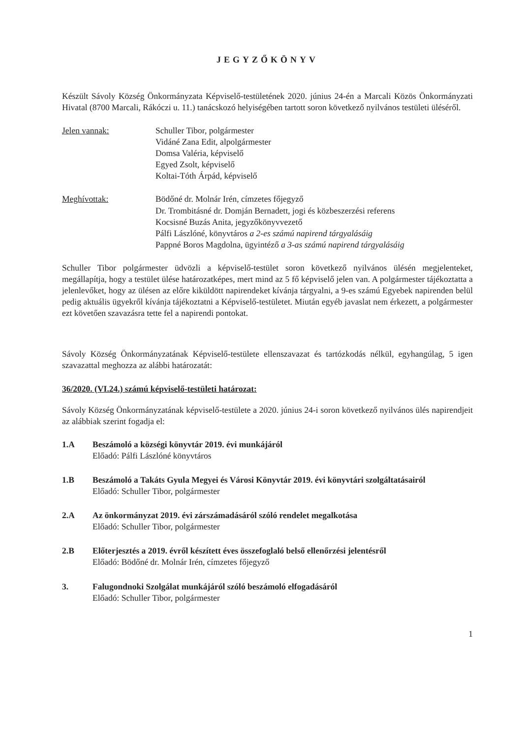JEGYZŐKÖNYV
Készült Sávoly Község Önkormányzata Képviselő-testületének 2020. június 24-én a Marcali Közös Önkormányzati Hivatal (8700 Marcali, Rákóczi u. 11.) tanácskozó helyiségében tartott soron következő nyilvános testületi üléséről.
Jelen vannak: Schuller Tibor, polgármester
Vidáné Zana Edit, alpolgármester
Domsa Valéria, képviselő
Egyed Zsolt, képviselő
Koltai-Tóth Árpád, képviselő
Meghívottak: Bödőné dr. Molnár Irén, címzetes főjegyző
Dr. Trombitásné dr. Domján Bernadett, jogi és közbeszerzési referens
Kocsisné Buzás Anita, jegyzőkönyvvezető
Pálfi Lászlóné, könyvtáros a 2-es számú napirend tárgyalásáig
Pappné Boros Magdolna, ügyintéző a 3-as számú napirend tárgyalásáig
Schuller Tibor polgármester üdvözli a képviselő-testület soron következő nyilvános ülésén megjelenteket, megállapítja, hogy a testület ülése határozatképes, mert mind az 5 fő képviselő jelen van. A polgármester tájékoztatta a jelenlevőket, hogy az ülésen az előre kiküldött napirendeket kívánja tárgyalni, a 9-es számú Egyebek napirenden belül pedig aktuális ügyekről kívánja tájékoztatni a Képviselő-testületet. Miután egyéb javaslat nem érkezett, a polgármester ezt követően szavazásra tette fel a napirendi pontokat.
Sávoly Község Önkormányzatának Képviselő-testülete ellenszavazat és tartózkodás nélkül, egyhangúlag, 5 igen szavazattal meghozza az alábbi határozatát:
36/2020. (VI.24.) számú képviselő-testületi határozat:
Sávoly Község Önkormányzatának képviselő-testülete a 2020. június 24-i soron következő nyilvános ülés napirendjeit az alábbiak szerint fogadja el:
1.A Beszámoló a községi könyvtár 2019. évi munkájáról
Előadó: Pálfi Lászlóné könyvtáros
1.B Beszámoló a Takáts Gyula Megyei és Városi Könyvtár 2019. évi könyvtári szolgáltatásairól
Előadó: Schuller Tibor, polgármester
2.A Az önkormányzat 2019. évi zárszámadásáról szóló rendelet megalkotása
Előadó: Schuller Tibor, polgármester
2.B Előterjesztés a 2019. évről készített éves összefoglaló belső ellenőrzési jelentésről
Előadó: Bödőné dr. Molnár Irén, címzetes főjegyző
3. Falugondnoki Szolgálat munkájáról szóló beszámoló elfogadásáról
Előadó: Schuller Tibor, polgármester
1